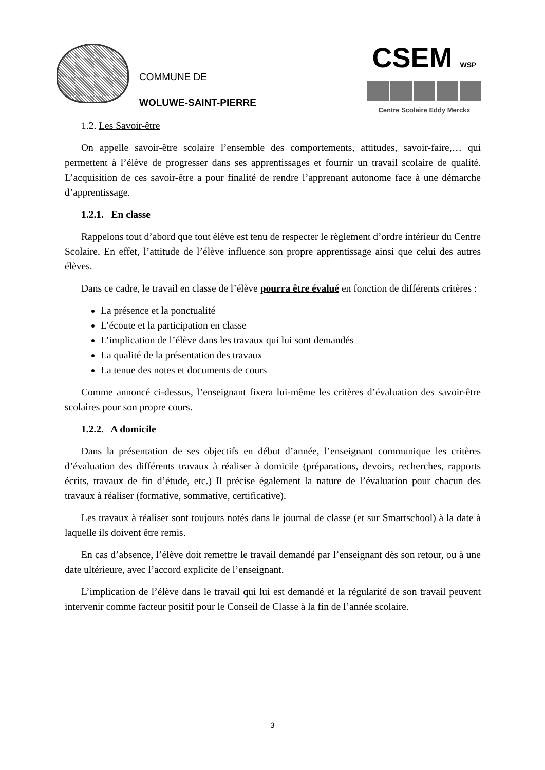COMMUNE DE
WOLUWE-SAINT-PIERRE
CSEM WSP
Centre Scolaire Eddy Merckx
1.2. Les Savoir-être
On appelle savoir-être scolaire l’ensemble des comportements, attitudes, savoir-faire,… qui permettent à l’élève de progresser dans ses apprentissages et fournir un travail scolaire de qualité. L’acquisition de ces savoir-être a pour finalité de rendre l’apprenant autonome face à une démarche d’apprentissage.
1.2.1. En classe
Rappelons tout d’abord que tout élève est tenu de respecter le règlement d’ordre intérieur du Centre Scolaire. En effet, l’attitude de l’élève influence son propre apprentissage ainsi que celui des autres élèves.
Dans ce cadre, le travail en classe de l’élève pourra être évalué en fonction de différents critères :
La présence et la ponctualité
L’écoute et la participation en classe
L’implication de l’élève dans les travaux qui lui sont demandés
La qualité de la présentation des travaux
La tenue des notes et documents de cours
Comme annoncé ci-dessus, l’enseignant fixera lui-même les critères d’évaluation des savoir-être scolaires pour son propre cours.
1.2.2. A domicile
Dans la présentation de ses objectifs en début d’année, l’enseignant communique les critères d’évaluation des différents travaux à réaliser à domicile (préparations, devoirs, recherches, rapports écrits, travaux de fin d’étude, etc.) Il précise également la nature de l’évaluation pour chacun des travaux à réaliser (formative, sommative, certificative).
Les travaux à réaliser sont toujours notés dans le journal de classe (et sur Smartschool) à la date à laquelle ils doivent être remis.
En cas d’absence, l’élève doit remettre le travail demandé par l’enseignant dès son retour, ou à une date ultérieure, avec l’accord explicite de l’enseignant.
L’implication de l’élève dans le travail qui lui est demandé et la régularité de son travail peuvent intervenir comme facteur positif pour le Conseil de Classe à la fin de l’année scolaire.
3